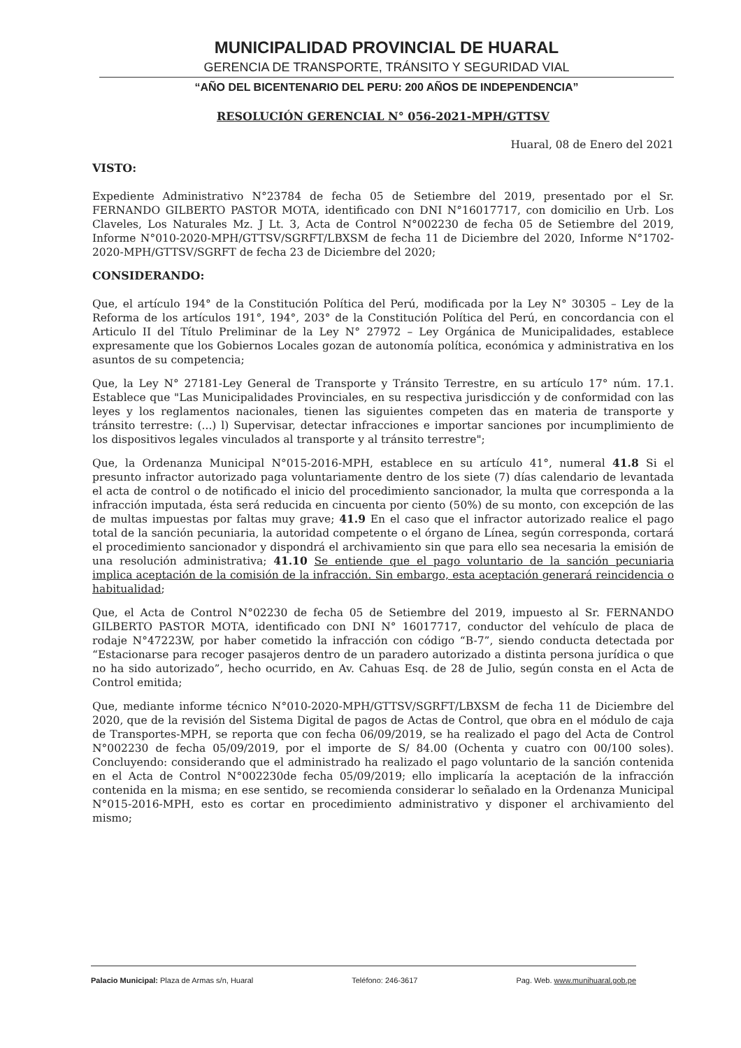MUNICIPALIDAD PROVINCIAL DE HUARAL
GERENCIA DE TRANSPORTE, TRÁNSITO Y SEGURIDAD VIAL
“AÑO DEL BICENTENARIO DEL PERU: 200 AÑOS DE INDEPENDENCIA”
RESOLUCIÓN GERENCIAL N° 056-2021-MPH/GTTSV
Huaral, 08 de Enero del 2021
VISTO:
Expediente Administrativo N°23784 de fecha 05 de Setiembre del 2019, presentado por el Sr. FERNANDO GILBERTO PASTOR MOTA, identificado con DNI N°16017717, con domicilio en Urb. Los Claveles, Los Naturales Mz. J Lt. 3, Acta de Control N°002230 de fecha 05 de Setiembre del 2019, Informe N°010-2020-MPH/GTTSV/SGRFT/LBXSM de fecha 11 de Diciembre del 2020, Informe N°1702-2020-MPH/GTTSV/SGRFT de fecha 23 de Diciembre del 2020;
CONSIDERANDO:
Que, el artículo 194° de la Constitución Política del Perú, modificada por la Ley N° 30305 – Ley de la Reforma de los artículos 191°, 194°, 203° de la Constitución Política del Perú, en concordancia con el Articulo II del Título Preliminar de la Ley N° 27972 – Ley Orgánica de Municipalidades, establece expresamente que los Gobiernos Locales gozan de autonomía política, económica y administrativa en los asuntos de su competencia;
Que, la Ley N° 27181-Ley General de Transporte y Tránsito Terrestre, en su artículo 17° núm. 17.1. Establece que "Las Municipalidades Provinciales, en su respectiva jurisdicción y de conformidad con las leyes y los reglamentos nacionales, tienen las siguientes competen das en materia de transporte y tránsito terrestre: (...) l) Supervisar, detectar infracciones e importar sanciones por incumplimiento de los dispositivos legales vinculados al transporte y al tránsito terrestre";
Que, la Ordenanza Municipal N°015-2016-MPH, establece en su artículo 41°, numeral 41.8 Si el presunto infractor autorizado paga voluntariamente dentro de los siete (7) días calendario de levantada el acta de control o de notificado el inicio del procedimiento sancionador, la multa que corresponda a la infracción imputada, ésta será reducida en cincuenta por ciento (50%) de su monto, con excepción de las de multas impuestas por faltas muy grave; 41.9 En el caso que el infractor autorizado realice el pago total de la sanción pecuniaria, la autoridad competente o el órgano de Línea, según corresponda, cortará el procedimiento sancionador y dispondrá el archivamiento sin que para ello sea necesaria la emisión de una resolución administrativa; 41.10 Se entiende que el pago voluntario de la sanción pecuniaria implica aceptación de la comisión de la infracción. Sin embargo, esta aceptación generará reincidencia o habitualidad;
Que, el Acta de Control N°02230 de fecha 05 de Setiembre del 2019, impuesto al Sr. FERNANDO GILBERTO PASTOR MOTA, identificado con DNI N° 16017717, conductor del vehículo de placa de rodaje N°47223W, por haber cometido la infracción con código “B-7”, siendo conducta detectada por “Estacionarse para recoger pasajeros dentro de un paradero autorizado a distinta persona jurídica o que no ha sido autorizado”, hecho ocurrido, en Av. Cahuas Esq. de 28 de Julio, según consta en el Acta de Control emitida;
Que, mediante informe técnico N°010-2020-MPH/GTTSV/SGRFT/LBXSM de fecha 11 de Diciembre del 2020, que de la revisión del Sistema Digital de pagos de Actas de Control, que obra en el módulo de caja de Transportes-MPH, se reporta que con fecha 06/09/2019, se ha realizado el pago del Acta de Control N°002230 de fecha 05/09/2019, por el importe de S/ 84.00 (Ochenta y cuatro con 00/100 soles). Concluyendo: considerando que el administrado ha realizado el pago voluntario de la sanción contenida en el Acta de Control N°002230de fecha 05/09/2019; ello implicaría la aceptación de la infracción contenida en la misma; en ese sentido, se recomienda considerar lo señalado en la Ordenanza Municipal N°015-2016-MPH, esto es cortar en procedimiento administrativo y disponer el archivamiento del mismo;
Palacio Municipal: Plaza de Armas s/n, Huaral Teléfono: 246-3617 Pag. Web. www.munihuaral.gob.pe